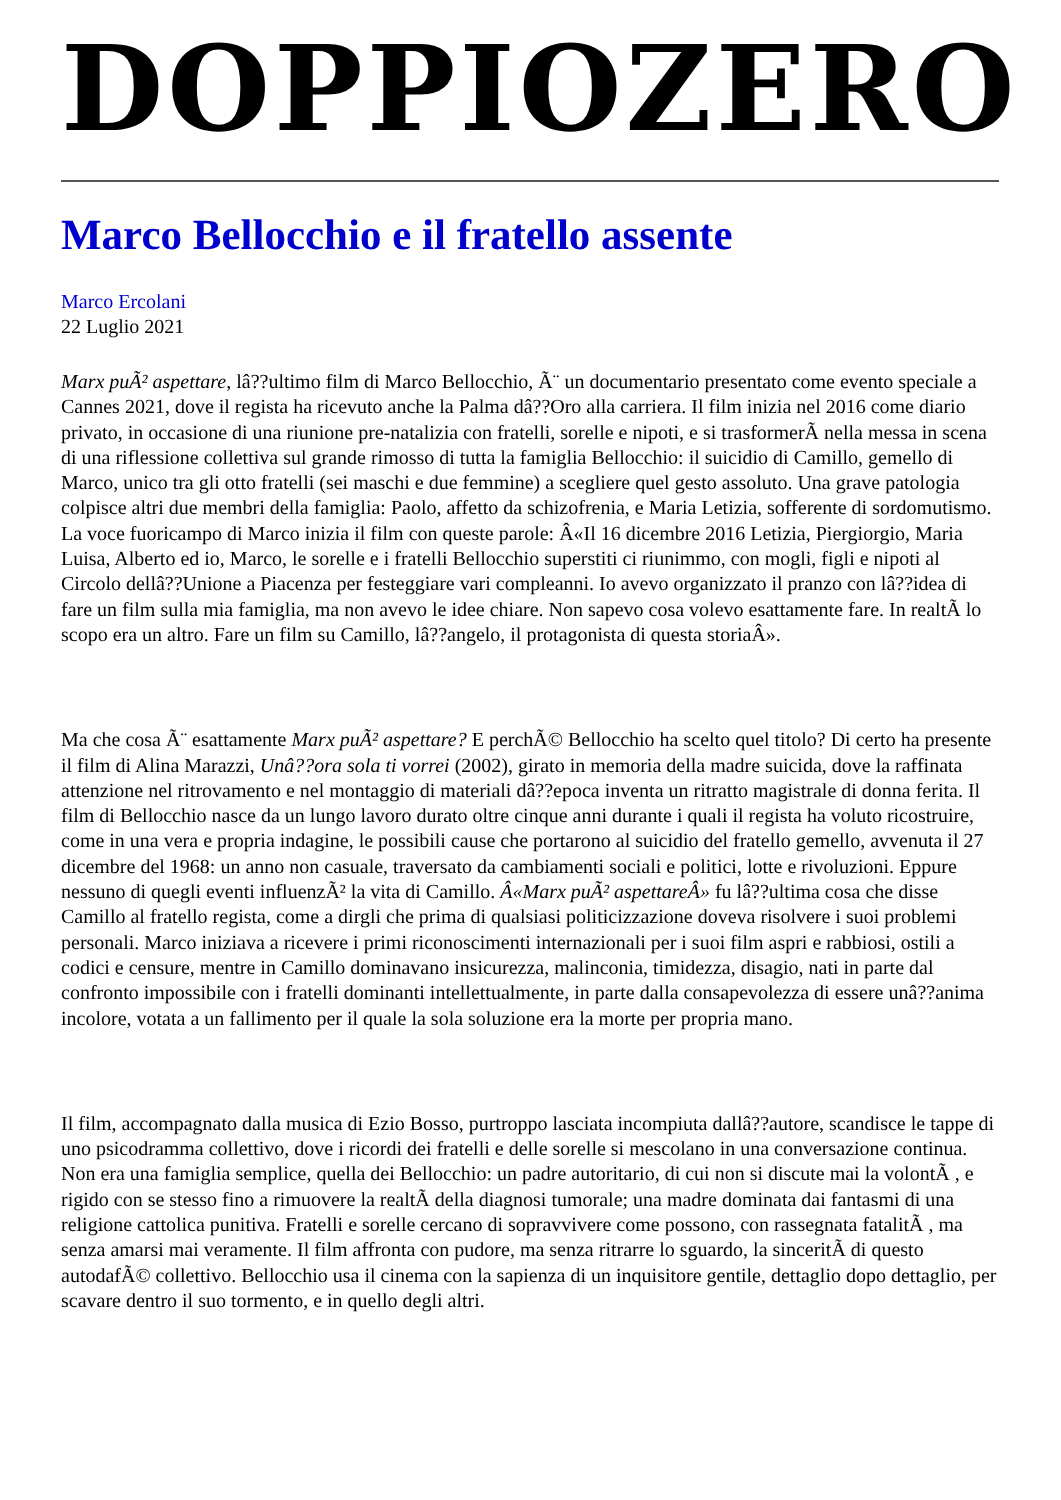DOPPIOZERO
Marco Bellocchio e il fratello assente
Marco Ercolani
22 Luglio 2021
Marx puÃ² aspettare, lâ??ultimo film di Marco Bellocchio, Ã¨ un documentario presentato come evento speciale a Cannes 2021, dove il regista ha ricevuto anche la Palma dâ??Oro alla carriera. Il film inizia nel 2016 come diario privato, in occasione di una riunione pre-natalizia con fratelli, sorelle e nipoti, e si trasformerÃ nella messa in scena di una riflessione collettiva sul grande rimosso di tutta la famiglia Bellocchio: il suicidio di Camillo, gemello di Marco, unico tra gli otto fratelli (sei maschi e due femmine) a scegliere quel gesto assoluto. Una grave patologia colpisce altri due membri della famiglia: Paolo, affetto da schizofrenia, e Maria Letizia, sofferente di sordomutismo. La voce fuoricampo di Marco inizia il film con queste parole: Â«Il 16 dicembre 2016 Letizia, Piergiorgio, Maria Luisa, Alberto ed io, Marco, le sorelle e i fratelli Bellocchio superstiti ci riunimmo, con mogli, figli e nipoti al Circolo dellâ??Unione a Piacenza per festeggiare vari compleanni. Io avevo organizzato il pranzo con lâ??idea di fare un film sulla mia famiglia, ma non avevo le idee chiare. Non sapevo cosa volevo esattamente fare. In realtÃ lo scopo era un altro. Fare un film su Camillo, lâ??angelo, il protagonista di questa storiaÂ».
Ma che cosa Ã¨ esattamente Marx puÃ² aspettare? E perchÃ© Bellocchio ha scelto quel titolo? Di certo ha presente il film di Alina Marazzi, Unâ??ora sola ti vorrei (2002), girato in memoria della madre suicida, dove la raffinata attenzione nel ritrovamento e nel montaggio di materiali dâ??epoca inventa un ritratto magistrale di donna ferita. Il film di Bellocchio nasce da un lungo lavoro durato oltre cinque anni durante i quali il regista ha voluto ricostruire, come in una vera e propria indagine, le possibili cause che portarono al suicidio del fratello gemello, avvenuta il 27 dicembre del 1968: un anno non casuale, traversato da cambiamenti sociali e politici, lotte e rivoluzioni. Eppure nessuno di quegli eventi influenzÃ² la vita di Camillo. Â«Marx puÃ² aspettareÂ» fu lâ??ultima cosa che disse Camillo al fratello regista, come a dirgli che prima di qualsiasi politicizzazione doveva risolvere i suoi problemi personali. Marco iniziava a ricevere i primi riconoscimenti internazionali per i suoi film aspri e rabbiosi, ostili a codici e censure, mentre in Camillo dominavano insicurezza, malinconia, timidezza, disagio, nati in parte dal confronto impossibile con i fratelli dominanti intellettualmente, in parte dalla consapevolezza di essere unâ??anima incolore, votata a un fallimento per il quale la sola soluzione era la morte per propria mano.
Il film, accompagnato dalla musica di Ezio Bosso, purtroppo lasciata incompiuta dallâ??autore, scandisce le tappe di uno psicodramma collettivo, dove i ricordi dei fratelli e delle sorelle si mescolano in una conversazione continua. Non era una famiglia semplice, quella dei Bellocchio: un padre autoritario, di cui non si discute mai la volontÃ , e rigido con se stesso fino a rimuovere la realtÃ della diagnosi tumorale; una madre dominata dai fantasmi di una religione cattolica punitiva. Fratelli e sorelle cercano di sopravvivere come possono, con rassegnata fatalitÃ , ma senza amarsi mai veramente. Il film affronta con pudore, ma senza ritrarre lo sguardo, la sinceritÃ di questo autodafÃ© collettivo. Bellocchio usa il cinema con la sapienza di un inquisitore gentile, dettaglio dopo dettaglio, per scavare dentro il suo tormento, e in quello degli altri.